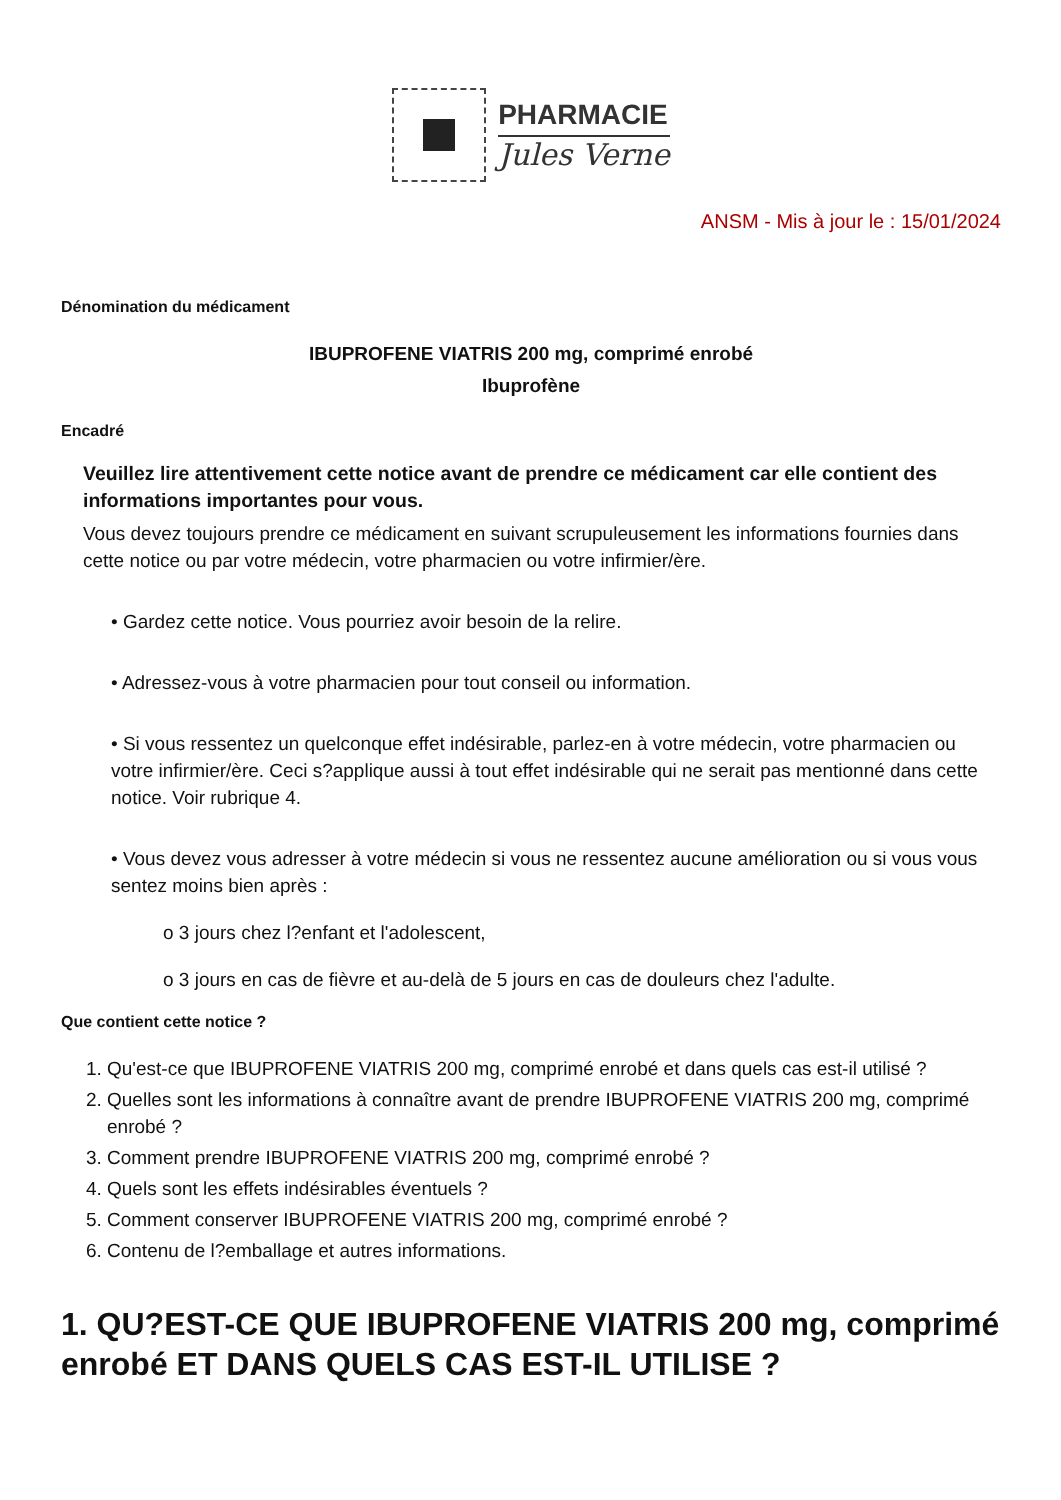PHARMACIE
Jules Verne
ANSM - Mis à jour le : 15/01/2024
Dénomination du médicament
IBUPROFENE VIATRIS 200 mg, comprimé enrobé
Ibuprofène
Encadré
Veuillez lire attentivement cette notice avant de prendre ce médicament car elle contient des informations importantes pour vous.
Vous devez toujours prendre ce médicament en suivant scrupuleusement les informations fournies dans cette notice ou par votre médecin, votre pharmacien ou votre infirmier/ère.
• Gardez cette notice. Vous pourriez avoir besoin de la relire.
• Adressez-vous à votre pharmacien pour tout conseil ou information.
• Si vous ressentez un quelconque effet indésirable, parlez-en à votre médecin, votre pharmacien ou votre infirmier/ère. Ceci s?applique aussi à tout effet indésirable qui ne serait pas mentionné dans cette notice. Voir rubrique 4.
• Vous devez vous adresser à votre médecin si vous ne ressentez aucune amélioration ou si vous vous sentez moins bien après :
o 3 jours chez l?enfant et l'adolescent,
o 3 jours en cas de fièvre et au-delà de 5 jours en cas de douleurs chez l'adulte.
Que contient cette notice ?
1. Qu'est-ce que IBUPROFENE VIATRIS 200 mg, comprimé enrobé et dans quels cas est-il utilisé ?
2. Quelles sont les informations à connaître avant de prendre IBUPROFENE VIATRIS 200 mg, comprimé enrobé ?
3. Comment prendre IBUPROFENE VIATRIS 200 mg, comprimé enrobé ?
4. Quels sont les effets indésirables éventuels ?
5. Comment conserver IBUPROFENE VIATRIS 200 mg, comprimé enrobé ?
6. Contenu de l?emballage et autres informations.
1. QU?EST-CE QUE IBUPROFENE VIATRIS 200 mg, comprimé enrobé ET DANS QUELS CAS EST-IL UTILISE ?